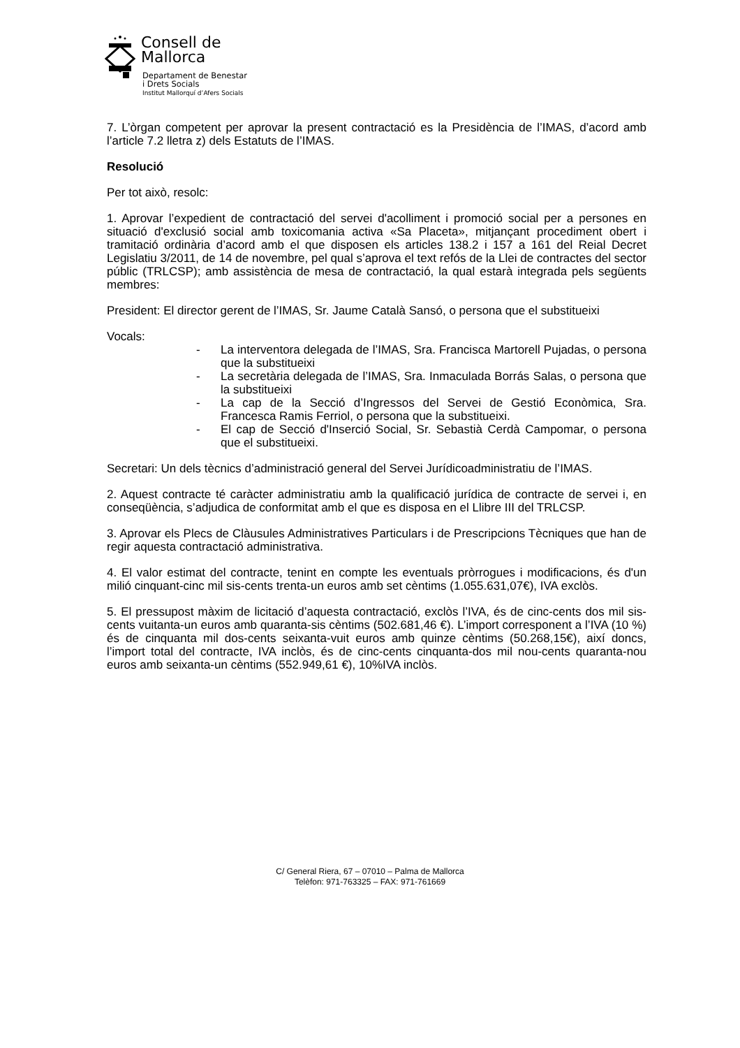Consell de
Mallorca
Departament de Benestar
i Drets Socials
Institut Mallorquí d’Afers Socials
7. L’òrgan competent per aprovar la present contractació es la Presidència de l’IMAS, d’acord amb l’article 7.2 lletra z) dels Estatuts de l’IMAS.
Resolució
Per tot això, resolc:
1. Aprovar l’expedient de contractació del servei d'acolliment i promoció social per a persones en situació d'exclusió social amb toxicomania activa «Sa Placeta», mitjançant procediment obert i tramitació ordinària d’acord amb el que disposen els articles 138.2 i 157 a 161 del Reial Decret Legislatiu 3/2011, de 14 de novembre, pel qual s’aprova el text refós de la Llei de contractes del sector públic (TRLCSP); amb assistència de mesa de contractació, la qual estarà integrada pels següents membres:
President: El director gerent de l’IMAS, Sr. Jaume Català Sansó, o persona que el substitueixi
Vocals:
- La interventora delegada de l’IMAS, Sra. Francisca Martorell Pujadas, o persona que la substitueixi
- La secretària delegada de l’IMAS, Sra. Inmaculada Borrás Salas, o persona que la substitueixi
- La cap de la Secció d’Ingressos del Servei de Gestió Econòmica, Sra. Francesca Ramis Ferriol, o persona que la substitueixi.
- El cap de Secció d'Inserció Social, Sr. Sebastià Cerdà Campomar, o persona que el substitueixi.
Secretari: Un dels tècnics d’administració general del Servei Jurídicoadministratiu de l’IMAS.
2. Aquest contracte té caràcter administratiu amb la qualificació jurídica de contracte de servei i, en conseqüència, s’adjudica de conformitat amb el que es disposa en el Llibre III del TRLCSP.
3. Aprovar els Plecs de Clàusules Administratives Particulars i de Prescripcions Tècniques que han de regir aquesta contractació administrativa.
4. El valor estimat del contracte, tenint en compte les eventuals pròrrogues i modificacions, és d'un milió cinquant-cinc mil sis-cents trenta-un euros amb set cèntims (1.055.631,07€), IVA exclòs.
5. El pressupost màxim de licitació d’aquesta contractació, exclòs l’IVA, és de cinc-cents dos mil sis-cents vuitanta-un euros amb quaranta-sis cèntims (502.681,46 €). L’import corresponent a l’IVA (10 %) és de cinquanta mil dos-cents seixanta-vuit euros amb quinze cèntims (50.268,15€), així doncs, l’import total del contracte, IVA inclòs, és de cinc-cents cinquanta-dos mil nou-cents quaranta-nou euros amb seixanta-un cèntims (552.949,61 €), 10%IVA inclòs.
C/ General Riera, 67 – 07010 – Palma de Mallorca
Telèfon: 971-763325 – FAX: 971-761669